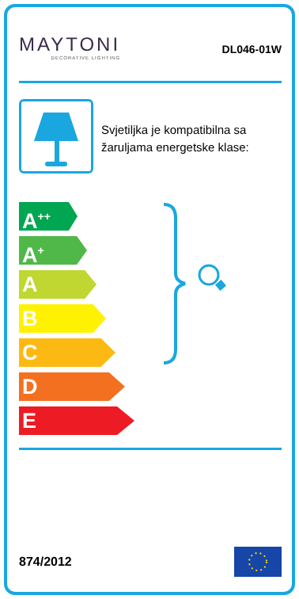MAYTONI
DECORATIVE LIGHTING
DL046-01W
Svjetiljka je kompatibilna sa žaruljama energetske klase:
A<sup>++</sup>
A<sup>+</sup>
A
B
C
D
E
874/2012